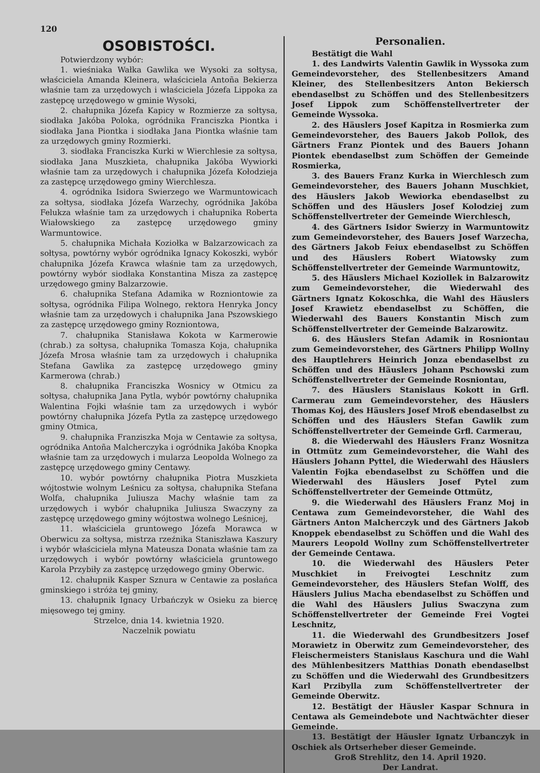120
OSOBISTOŚCI.
Potwierdzony wybór:
1. wieśniaka Wałka Gawlika we Wysoki za sołtysa, właściciela Amanda Kleinera, właściciela Antoña Bekierza właśnie tam za urzędowych i właściciela Józefa Lippoka za zastępcę urzędowego w gminie Wysoki,
2. chałupnika Józefa Kapicy w Rozmierze za sołtysa, siodłaka Jakóba Poloka, ogródnika Franciszka Piontka i siodłaka Jana Piontka i siodłaka Jana Piontka właśnie tam za urzędowych gminy Rozmierki.
3. siodłaka Franciszka Kurki w Wierchlesie za sołtysa, siodłaka Jana Muszkieta, chałupnika Jakóba Wywiorki właśnie tam za urzędowych i chałupnika Józefa Kołodzieja za zastępcę urzędowego gminy Wierchlesza.
4. ogródnika Isidora Swierzego we Warmuntowicach za sołtysa, siodłaka Józefa Warzechy, ogródnika Jakóba Felukza właśnie tam za urzędowych i chałupnika Roberta Wiałowskiego za zastępcę urzędowego gminy Warmuntowice.
5. chałupnika Michała Koziołka w Balzarzowicach za sołtysa, powtórny wybór ogródnika Ignacy Kokoszki, wybór chałupnika Józefa Krawca właśnie tam za urzędowych, powtórny wybór siodłaka Konstantina Misza za zastępcę urzędowego gminy Balzarzowie.
6. chałupnika Stefana Adamika w Rozniontowie za sołtysa, ogródnika Filipa Wolnego, rektora Henryka Joncy właśnie tam za urzędowych i chałupnika Jana Pszowskiego za zastępcę urzędowego gminy Rozniontowa,
7. chałupnika Stanisława Kokota w Karmerowie (chrab.) za sołtysa, chałupnika Tomasza Koja, chałupnika Józefa Mrosa właśnie tam za urzędowych i chałupnika Stefana Gawlika za zastępcę urzędowego gminy Karmerowa (chrab.)
8. chałupnika Franciszka Wosnicy w Otmicu za sołtysa, chałupnika Jana Pytla, wybór powtórny chałupnika Walentina Fojki właśnie tam za urzędowych i wybór powtórny chałupnika Józefa Pytla za zastępcę urzędowego gminy Otmica,
9. chałupnika Franziszka Moja w Centawie za sołtysa, ogródnika Antoña Malcherczyka i ogródnika Jakóba Knopka właśnie tam za urzędowych i mularza Leopolda Wolnego za zastępcę urzędowego gminy Centawy.
10. wybór powtórny chałupnika Piotra Muszkieta wójtostwie wolnym Leśnicu za sołtysa, chałupnika Stefana Wolfa, chałupnika Juliusza Machy właśnie tam za urzędowych i wybór chałupnika Juliusza Swaczyny za zastępcę urzędowego gminy wójtostwa wolnego Leśnicej,
11. właściciela gruntowego Józefa Morawca w Oberwicu za sołtysa, mistrza rzeźnika Staniszława Kaszury i wybór właściciela młyna Mateusza Donata właśnie tam za urzędowych i wybór powtórny właściciela gruntowego Karola Przybiły za zastępcę urzędowego gminy Oberwic.
12. chałupnik Kasper Sznura w Centawie za posłańca gminskiego i stróża tej gminy,
13. chałupnik Ignacy Urbańczyk w Osieku za biercę mięsowego tej gminy.
Strzelce, dnia 14. kwietnia 1920.
Naczelnik powiatu
Personalien.
Bestätigt die Wahl
1. des Landwirts Valentin Gawlik in Wyssoka zum Gemeindevorsteher, des Stellenbesitzers Amand Kleiner, des Stellenbesitzers Anton Bekiersch ebendaselbst zu Schöffen und des Stellenbesitzers Josef Lippok zum Schöffenstellvertreter der Gemeinde Wyssoka.
2. des Häuslers Josef Kapitza in Rosmierka zum Gemeindevorsteher, des Bauers Jakob Pollok, des Gärtners Franz Piontek und des Bauers Johann Piontek ebendaselbst zum Schöffen der Gemeinde Rosmierka,
3. des Bauers Franz Kurka in Wierchlesch zum Gemeindevorsteher, des Bauers Johann Muschkiet, des Häuslers Jakob Wewiorka ebendaselbst zu Schöffen und des Häuslers Josef Kolodziej zum Schöffenstellvertreter der Gemeinde Wierchlesch,
4. des Gärtners Isidor Swierzy in Warmuntowitz zum Gemeindevorsteher, des Bauers Josef Warzecha, des Gärtners Jakob Feiux ebendaselbst zu Schöffen und des Häuslers Robert Wiatowsky zum Schöffenstellvertreter der Gemeinde Warmuntowitz,
5. des Häuslers Michael Koziollek in Balzarowitz zum Gemeindevorsteher, die Wiederwahl des Gärtners Ignatz Kokoschka, die Wahl des Häuslers Josef Krawietz ebendaselbst zu Schöffen, die Wiederwahl des Bauers Konstantin Misch zum Schöffenstellvertreter der Gemeinde Balzarowitz.
6. des Häuslers Stefan Adamik in Rosniontau zum Gemeindevorsteher, des Gärtners Philipp Wollny des Hauptlehrers Heinrich Jonza ebendaselbst zu Schöffen und des Häuslers Johann Pschowski zum Schöffenstellvertreter der Gemeinde Rosniontau,
7. des Häuslers Stanislaus Kokott in Grfl. Carmerau zum Gemeindevorsteher, des Häuslers Thomas Koj, des Häuslers Josef Mroß ebendaselbst zu Schöffen und des Häuslers Stefan Gawlik zum Schöffenstellvertreter der Gemeinde Grfl. Carmerau,
8. die Wiederwahl des Häuslers Franz Wosnitza in Ottmütz zum Gemeindevorsteher, die Wahl des Häuslers Johann Pyttel, die Wiederwahl des Häuslers Valentin Fojka ebendaselbst zu Schöffen und die Wiederwahl des Häuslers Josef Pytel zum Schöffenstellvertreter der Gemeinde Ottmütz,
9. die Wiederwahl des Häuslers Franz Moj in Centawa zum Gemeindevorsteher, die Wahl des Gärtners Anton Malcherczyk und des Gärtners Jakob Knoppek ebendaselbst zu Schöffen und die Wahl des Maurers Leopold Wollny zum Schöffenstellvertreter der Gemeinde Centawa.
10. die Wiederwahl des Häuslers Peter Muschkiet in Freivogtei Leschnitz zum Gemeindevorsteher, des Häuslers Stefan Wolff, des Häuslers Julius Macha ebendaselbst zu Schöffen und die Wahl des Häuslers Julius Swaczyna zum Schöffenstellvertreter der Gemeinde Frei Vogtei Leschnitz,
11. die Wiederwahl des Grundbesitzers Josef Morawietz in Oberwitz zum Gemeindevorsteher, des Fleischermeisters Stanislaus Kaschura und die Wahl des Mühlenbesitzers Matthias Donath ebendaselbst zu Schöffen und die Wiederwahl des Grundbesitzers Karl Przibylla zum Schöffenstellvertreter der Gemeinde Oberwitz.
12. Bestätigt der Häusler Kaspar Schnura in Centawa als Gemeindebote und Nachtwächter dieser Gemeinde.
13. Bestätigt der Häusler Ignatz Urbanczyk in Oschiek als Ortserheber dieser Gemeinde.
Groß Strehlitz, den 14. April 1920.
Der Landrat.